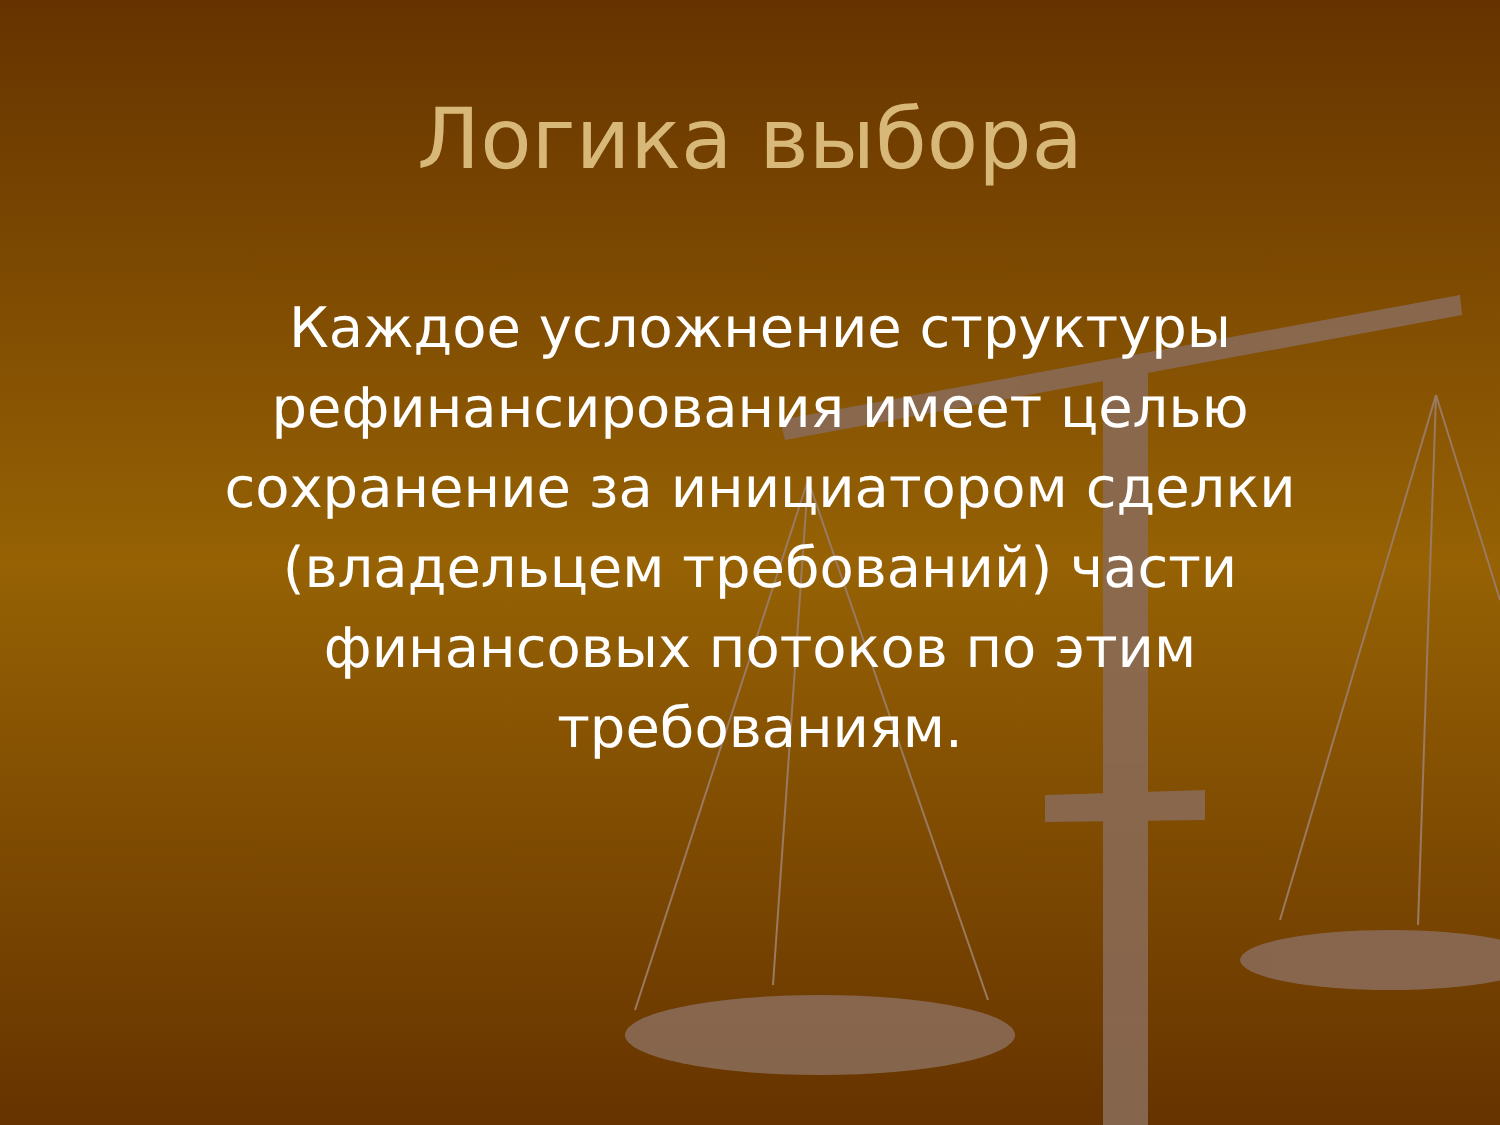Логика выбора
Каждое усложнение структуры рефинансирования имеет целью сохранение за инициатором сделки (владельцем требований) части финансовых потоков по этим требованиям.